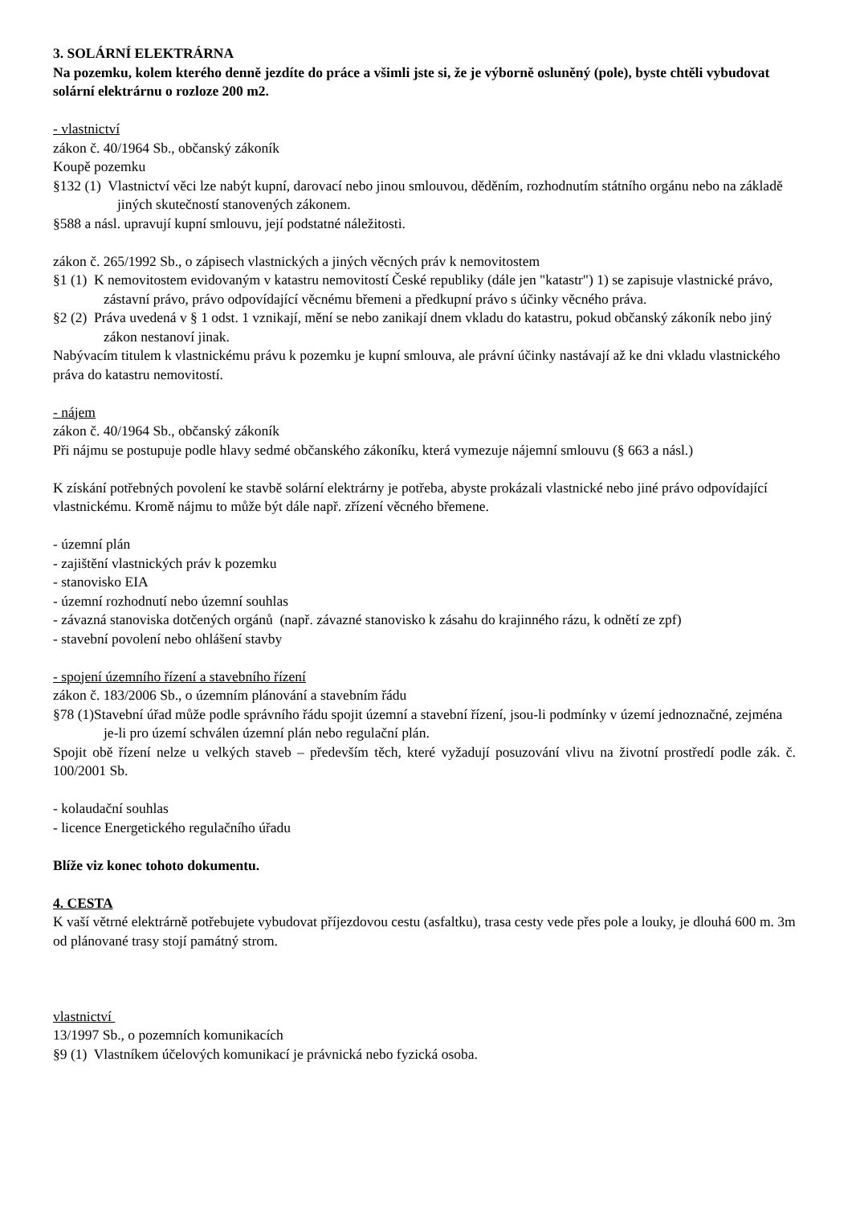3. SOLÁRNÍ ELEKTRÁRNA
Na pozemku, kolem kterého denně jezdíte do práce a všimli jste si, že je výborně osluněný (pole), byste chtěli vybudovat solární elektrárnu o rozloze 200 m2.
- vlastnictví
zákon č. 40/1964 Sb., občanský zákoník
Koupě pozemku
§132 (1) Vlastnictví věci lze nabýt kupní, darovací nebo jinou smlouvou, děděním, rozhodnutím státního orgánu nebo na základě jiných skutečností stanovených zákonem.
§588 a násl. upravují kupní smlouvu, její podstatné náležitosti.
zákon č. 265/1992 Sb., o zápisech vlastnických a jiných věcných práv k nemovitostem
§1 (1) K nemovitostem evidovaným v katastru nemovitostí České republiky (dále jen "katastr") 1) se zapisuje vlastnické právo, zástavní právo, právo odpovídající věcnému břemeni a předkupní právo s účinky věcného práva.
§2 (2) Práva uvedená v § 1 odst. 1 vznikají, mění se nebo zanikají dnem vkladu do katastru, pokud občanský zákoník nebo jiný zákon nestanoví jinak.
Nabývacím titulem k vlastnickému právu k pozemku je kupní smlouva, ale právní účinky nastávají až ke dni vkladu vlastnického práva do katastru nemovitostí.
- nájem
zákon č. 40/1964 Sb., občanský zákoník
Při nájmu se postupuje podle hlavy sedmé občanského zákoníku, která vymezuje nájemní smlouvu (§ 663 a násl.)
K získání potřebných povolení ke stavbě solární elektrárny je potřeba, abyste prokázali vlastnické nebo jiné právo odpovídající vlastnickému. Kromě nájmu to může být dále např. zřízení věcného břemene.
- územní plán
- zajištění vlastnických práv k pozemku
- stanovisko EIA
- územní rozhodnutí nebo územní souhlas
- závazná stanoviska dotčených orgánů (např. závazné stanovisko k zásahu do krajinného rázu, k odnětí ze zpf)
- stavební povolení nebo ohlášení stavby
- spojení územního řízení a stavebního řízení
zákon č. 183/2006 Sb., o územním plánování a stavebním řádu
§78 (1)Stavební úřad může podle správního řádu spojit územní a stavební řízení, jsou-li podmínky v území jednoznačné, zejména je-li pro území schválen územní plán nebo regulační plán.
Spojit obě řízení nelze u velkých staveb – především těch, které vyžadují posuzování vlivu na životní prostředí podle zák. č. 100/2001 Sb.
- kolaudační souhlas
- licence Energetického regulačního úřadu
Blíže viz konec tohoto dokumentu.
4. CESTA
K vaší větrné elektrárně potřebujete vybudovat příjezdovou cestu (asfaltku), trasa cesty vede přes pole a louky, je dlouhá 600 m. 3m od plánované trasy stojí památný strom.
vlastnictví
13/1997 Sb., o pozemních komunikacích
§9 (1) Vlastníkem účelových komunikací je právnická nebo fyzická osoba.